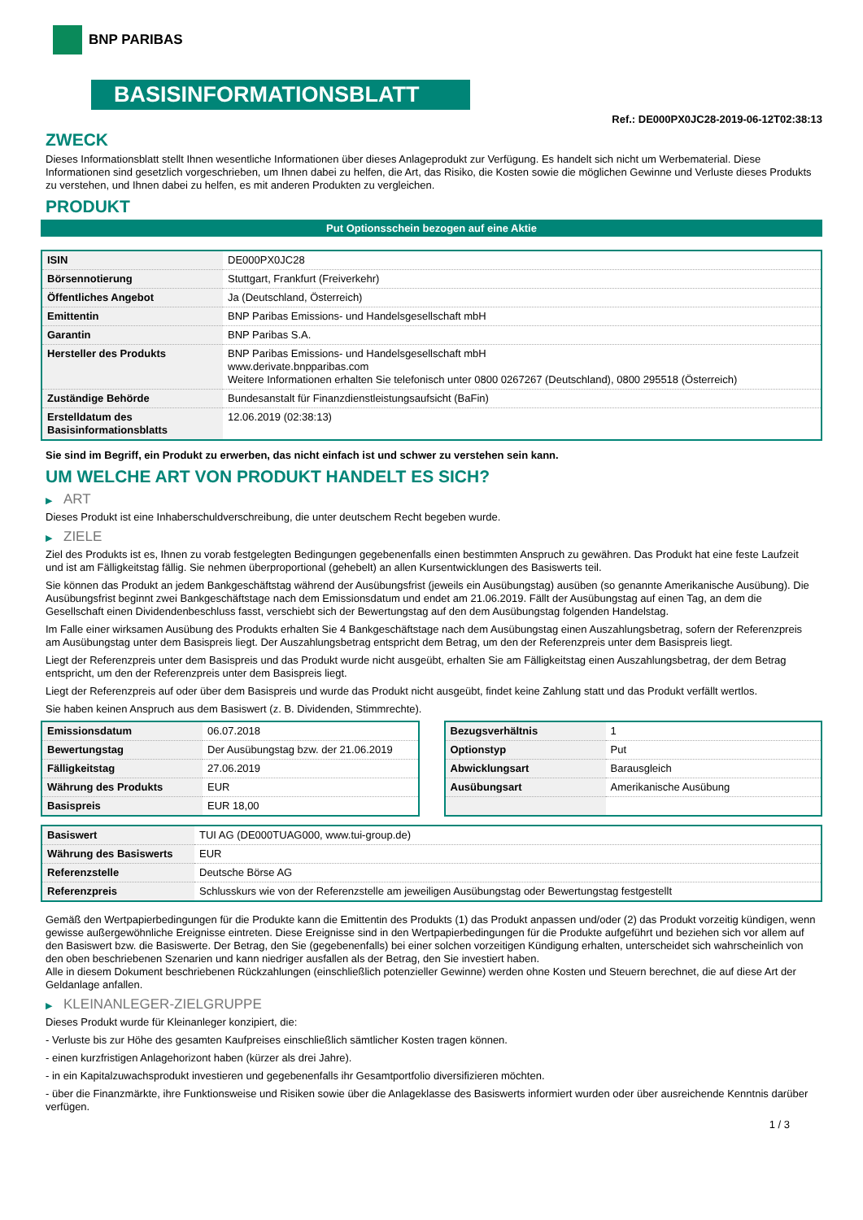BNP PARIBAS
BASISINFORMATIONSBLATT
Ref.: DE000PX0JC28-2019-06-12T02:38:13
ZWECK
Dieses Informationsblatt stellt Ihnen wesentliche Informationen über dieses Anlageprodukt zur Verfügung. Es handelt sich nicht um Werbematerial. Diese Informationen sind gesetzlich vorgeschrieben, um Ihnen dabei zu helfen, die Art, das Risiko, die Kosten sowie die möglichen Gewinne und Verluste dieses Produkts zu verstehen, und Ihnen dabei zu helfen, es mit anderen Produkten zu vergleichen.
PRODUKT
Put Optionsschein bezogen auf eine Aktie
| ISIN | DE000PX0JC28 |
| Börsennotierung | Stuttgart, Frankfurt (Freiverkehr) |
| Öffentliches Angebot | Ja (Deutschland, Österreich) |
| Emittentin | BNP Paribas Emissions- und Handelsgesellschaft mbH |
| Garantin | BNP Paribas S.A. |
| Hersteller des Produkts | BNP Paribas Emissions- und Handelsgesellschaft mbH www.derivate.bnpparibas.com Weitere Informationen erhalten Sie telefonisch unter 0800 0267267 (Deutschland), 0800 295518 (Österreich) |
| Zuständige Behörde | Bundesanstalt für Finanzdienstleistungsaufsicht (BaFin) |
| Erstelldatum des Basisinformationsblatts | 12.06.2019 (02:38:13) |
Sie sind im Begriff, ein Produkt zu erwerben, das nicht einfach ist und schwer zu verstehen sein kann.
UM WELCHE ART VON PRODUKT HANDELT ES SICH?
▶ ART
Dieses Produkt ist eine Inhaberschuldverschreibung, die unter deutschem Recht begeben wurde.
▶ ZIELE
Ziel des Produkts ist es, Ihnen zu vorab festgelegten Bedingungen gegebenenfalls einen bestimmten Anspruch zu gewähren. Das Produkt hat eine feste Laufzeit und ist am Fälligkeitstag fällig. Sie nehmen überproportional (gehebelt) an allen Kursentwicklungen des Basiswerts teil.
Sie können das Produkt an jedem Bankgeschäftstag während der Ausübungsfrist (jeweils ein Ausübungstag) ausüben (so genannte Amerikanische Ausübung). Die Ausübungsfrist beginnt zwei Bankgeschäftstage nach dem Emissionsdatum und endet am 21.06.2019. Fällt der Ausübungstag auf einen Tag, an dem die Gesellschaft einen Dividendenbeschluss fasst, verschiebt sich der Bewertungstag auf den dem Ausübungstag folgenden Handelstag.
Im Falle einer wirksamen Ausübung des Produkts erhalten Sie 4 Bankgeschäftstage nach dem Ausübungstag einen Auszahlungsbetrag, sofern der Referenzpreis am Ausübungstag unter dem Basispreis liegt. Der Auszahlungsbetrag entspricht dem Betrag, um den der Referenzpreis unter dem Basispreis liegt.
Liegt der Referenzpreis unter dem Basispreis und das Produkt wurde nicht ausgeübt, erhalten Sie am Fälligkeitstag einen Auszahlungsbetrag, der dem Betrag entspricht, um den der Referenzpreis unter dem Basispreis liegt.
Liegt der Referenzpreis auf oder über dem Basispreis und wurde das Produkt nicht ausgeübt, findet keine Zahlung statt und das Produkt verfällt wertlos.
Sie haben keinen Anspruch aus dem Basiswert (z. B. Dividenden, Stimmrechte).
| Emissionsdatum | 06.07.2018 |
| Bewertungstag | Der Ausübungstag bzw. der 21.06.2019 |
| Fälligkeitstag | 27.06.2019 |
| Währung des Produkts | EUR |
| Basispreis | EUR 18,00 |
| Bezugsverhältnis | 1 |
| Optionstyp | Put |
| Abwicklungsart | Barausgleich |
| Ausübungsart | Amerikanische Ausübung |
| Basiswert | TUI AG (DE000TUAG000, www.tui-group.de) |
| Währung des Basiswerts | EUR |
| Referenzstelle | Deutsche Börse AG |
| Referenzpreis | Schlusskurs wie von der Referenzstelle am jeweiligen Ausübungstag oder Bewertungstag festgestellt |
Gemäß den Wertpapierbedingungen für die Produkte kann die Emittentin des Produkts (1) das Produkt anpassen und/oder (2) das Produkt vorzeitig kündigen, wenn gewisse außergewöhnliche Ereignisse eintreten. Diese Ereignisse sind in den Wertpapierbedingungen für die Produkte aufgeführt und beziehen sich vor allem auf den Basiswert bzw. die Basiswerte. Der Betrag, den Sie (gegebenenfalls) bei einer solchen vorzeitigen Kündigung erhalten, unterscheidet sich wahrscheinlich von den oben beschriebenen Szenarien und kann niedriger ausfallen als der Betrag, den Sie investiert haben.
Alle in diesem Dokument beschriebenen Rückzahlungen (einschließlich potenzieller Gewinne) werden ohne Kosten und Steuern berechnet, die auf diese Art der Geldanlage anfallen.
▶ KLEINANLEGER-ZIELGRUPPE
Dieses Produkt wurde für Kleinanleger konzipiert, die:
- Verluste bis zur Höhe des gesamten Kaufpreises einschließlich sämtlicher Kosten tragen können.
- einen kurzfristigen Anlagehorizont haben (kürzer als drei Jahre).
- in ein Kapitalzuwachsprodukt investieren und gegebenenfalls ihr Gesamtportfolio diversifizieren möchten.
- über die Finanzmärkte, ihre Funktionsweise und Risiken sowie über die Anlageklasse des Basiswerts informiert wurden oder über ausreichende Kenntnis darüber verfügen.
1 / 3